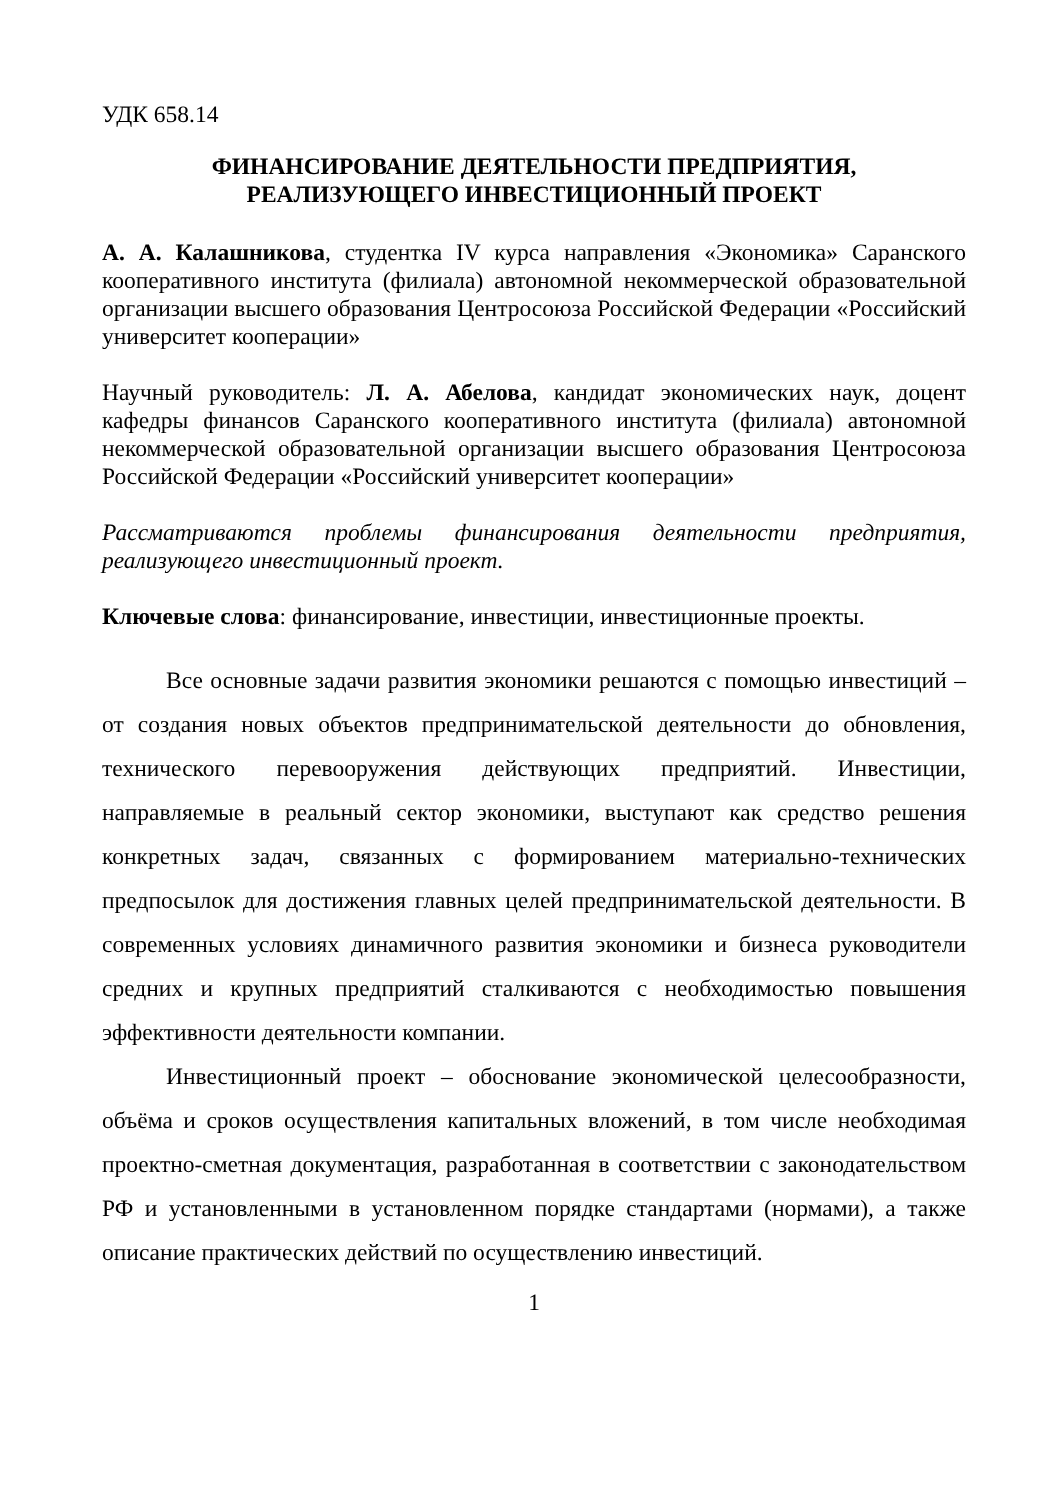УДК 658.14
ФИНАНСИРОВАНИЕ ДЕЯТЕЛЬНОСТИ ПРЕДПРИЯТИЯ,
РЕАЛИЗУЮЩЕГО ИНВЕСТИЦИОННЫЙ ПРОЕКТ
А. А. Калашникова, студентка IV курса направления «Экономика» Саранского кооперативного института (филиала) автономной некоммерческой образовательной организации высшего образования Центросоюза Российской Федерации «Российский университет кооперации»
Научный руководитель: Л. А. Абелова, кандидат экономических наук, доцент кафедры финансов Саранского кооперативного института (филиала) автономной некоммерческой образовательной организации высшего образования Центросоюза Российской Федерации «Российский университет кооперации»
Рассматриваются проблемы финансирования деятельности предприятия, реализующего инвестиционный проект.
Ключевые слова: финансирование, инвестиции, инвестиционные проекты.
Все основные задачи развития экономики решаются с помощью инвестиций – от создания новых объектов предпринимательской деятельности до обновления, технического перевооружения действующих предприятий. Инвестиции, направляемые в реальный сектор экономики, выступают как средство решения конкретных задач, связанных с формированием материально-технических предпосылок для достижения главных целей предпринимательской деятельности. В современных условиях динамичного развития экономики и бизнеса руководители средних и крупных предприятий сталкиваются с необходимостью повышения эффективности деятельности компании.
Инвестиционный проект – обоснование экономической целесообразности, объёма и сроков осуществления капитальных вложений, в том числе необходимая проектно-сметная документация, разработанная в соответствии с законодательством РФ и установленными в установленном порядке стандартами (нормами), а также описание практических действий по осуществлению инвестиций.
1